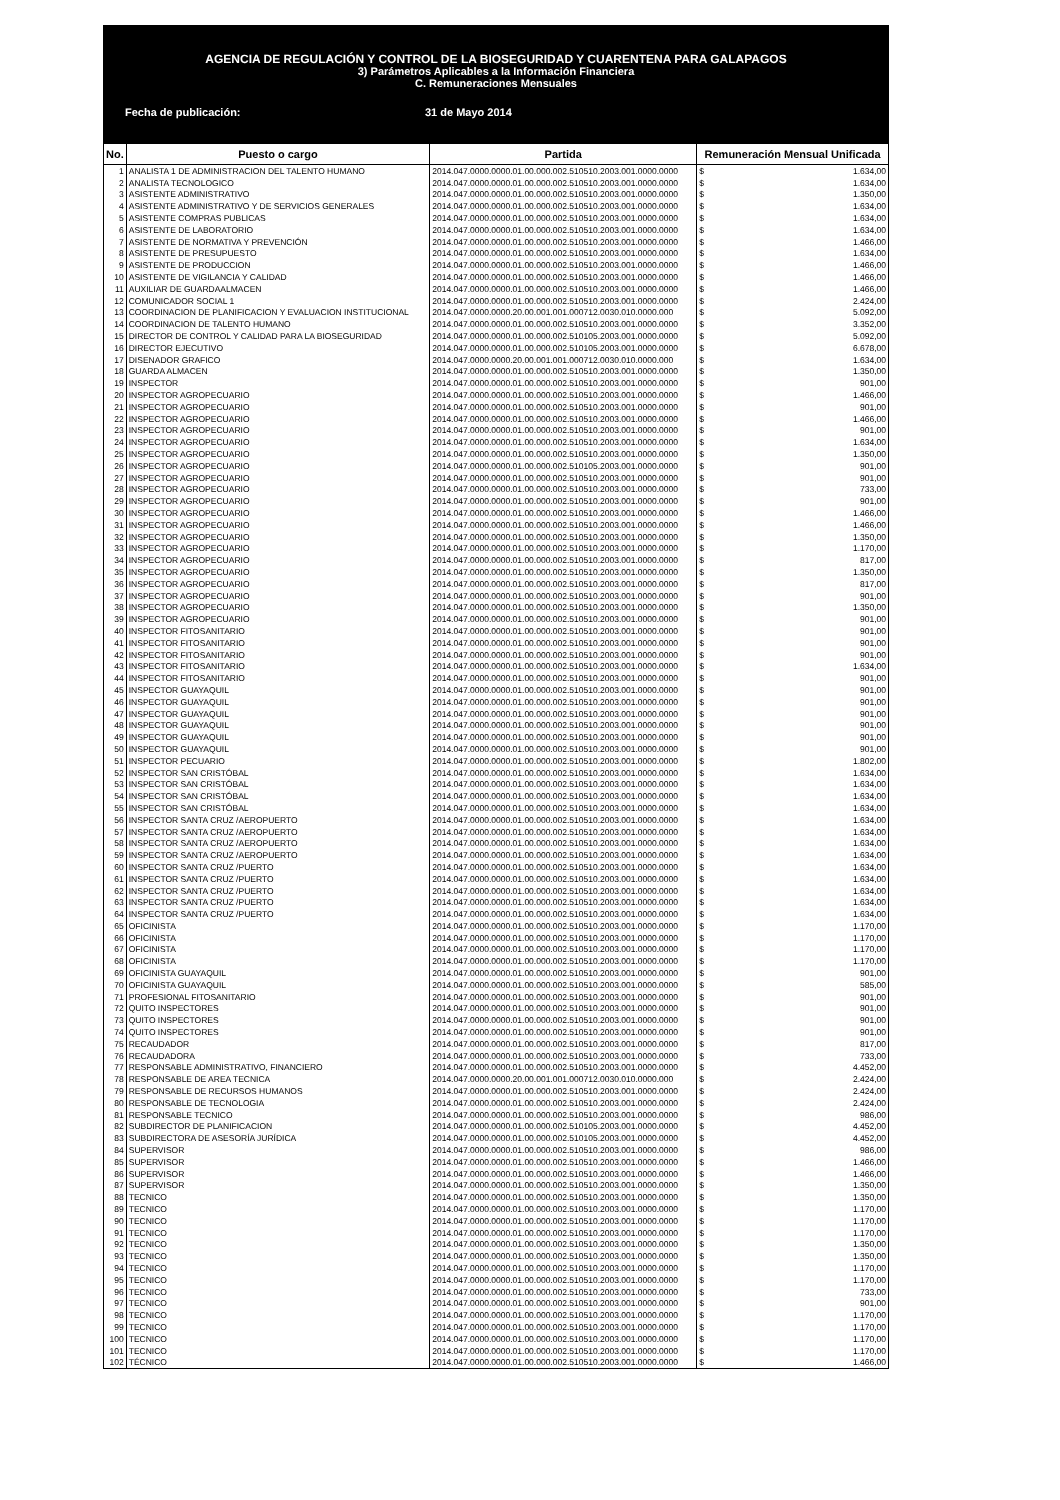AGENCIA DE REGULACIÓN Y CONTROL DE LA BIOSEGURIDAD Y CUARENTENA PARA GALAPAGOS
3) Parámetros Aplicables a la Información Financiera
C. Remuneraciones Mensuales
Fecha de publicación: 31 de Mayo 2014
| No. | Puesto o cargo | Partida | Remuneración Mensual Unificada | |
| --- | --- | --- | --- | --- |
| 1 | ANALISTA 1 DE ADMINISTRACION DEL TALENTO HUMANO | 2014.047.0000.0000.01.00.000.002.510510.2003.001.0000.0000 | $ | 1.634,00 |
| 2 | ANALISTA TECNOLOGICO | 2014.047.0000.0000.01.00.000.002.510510.2003.001.0000.0000 | $ | 1.634,00 |
| 3 | ASISTENTE ADMINISTRATIVO | 2014.047.0000.0000.01.00.000.002.510510.2003.001.0000.0000 | $ | 1.350,00 |
| 4 | ASISTENTE ADMINISTRATIVO Y DE SERVICIOS GENERALES | 2014.047.0000.0000.01.00.000.002.510510.2003.001.0000.0000 | $ | 1.634,00 |
| 5 | ASISTENTE COMPRAS PUBLICAS | 2014.047.0000.0000.01.00.000.002.510510.2003.001.0000.0000 | $ | 1.634,00 |
| 6 | ASISTENTE DE LABORATORIO | 2014.047.0000.0000.01.00.000.002.510510.2003.001.0000.0000 | $ | 1.634,00 |
| 7 | ASISTENTE DE NORMATIVA Y PREVENCIÓN | 2014.047.0000.0000.01.00.000.002.510510.2003.001.0000.0000 | $ | 1.466,00 |
| 8 | ASISTENTE DE PRESUPUESTO | 2014.047.0000.0000.01.00.000.002.510510.2003.001.0000.0000 | $ | 1.634,00 |
| 9 | ASISTENTE DE PRODUCCION | 2014.047.0000.0000.01.00.000.002.510510.2003.001.0000.0000 | $ | 1.466,00 |
| 10 | ASISTENTE DE VIGILANCIA Y CALIDAD | 2014.047.0000.0000.01.00.000.002.510510.2003.001.0000.0000 | $ | 1.466,00 |
| 11 | AUXILIAR DE GUARDAALMACEN | 2014.047.0000.0000.01.00.000.002.510510.2003.001.0000.0000 | $ | 1.466,00 |
| 12 | COMUNICADOR SOCIAL 1 | 2014.047.0000.0000.01.00.000.002.510510.2003.001.0000.0000 | $ | 2.424,00 |
| 13 | COORDINACION DE PLANIFICACION Y EVALUACION INSTITUCIONAL | 2014.047.0000.0000.20.00.001.001.000712.0030.010.0000.000 | $ | 5.092,00 |
| 14 | COORDINACION DE TALENTO HUMANO | 2014.047.0000.0000.01.00.000.002.510510.2003.001.0000.0000 | $ | 3.352,00 |
| 15 | DIRECTOR DE CONTROL Y CALIDAD PARA LA BIOSEGURIDAD | 2014.047.0000.0000.01.00.000.002.510105.2003.001.0000.0000 | $ | 5.092,00 |
| 16 | DIRECTOR EJECUTIVO | 2014.047.0000.0000.01.00.000.002.510105.2003.001.0000.0000 | $ | 6.678,00 |
| 17 | DISENADOR GRAFICO | 2014.047.0000.0000.20.00.001.001.000712.0030.010.0000.000 | $ | 1.634,00 |
| 18 | GUARDA ALMACEN | 2014.047.0000.0000.01.00.000.002.510510.2003.001.0000.0000 | $ | 1.350,00 |
| 19 | INSPECTOR | 2014.047.0000.0000.01.00.000.002.510510.2003.001.0000.0000 | $ | 901,00 |
| 20 | INSPECTOR AGROPECUARIO | 2014.047.0000.0000.01.00.000.002.510510.2003.001.0000.0000 | $ | 1.466,00 |
| 21 | INSPECTOR AGROPECUARIO | 2014.047.0000.0000.01.00.000.002.510510.2003.001.0000.0000 | $ | 901,00 |
| 22 | INSPECTOR AGROPECUARIO | 2014.047.0000.0000.01.00.000.002.510510.2003.001.0000.0000 | $ | 1.466,00 |
| 23 | INSPECTOR AGROPECUARIO | 2014.047.0000.0000.01.00.000.002.510510.2003.001.0000.0000 | $ | 901,00 |
| 24 | INSPECTOR AGROPECUARIO | 2014.047.0000.0000.01.00.000.002.510510.2003.001.0000.0000 | $ | 1.634,00 |
| 25 | INSPECTOR AGROPECUARIO | 2014.047.0000.0000.01.00.000.002.510510.2003.001.0000.0000 | $ | 1.350,00 |
| 26 | INSPECTOR AGROPECUARIO | 2014.047.0000.0000.01.00.000.002.510105.2003.001.0000.0000 | $ | 901,00 |
| 27 | INSPECTOR AGROPECUARIO | 2014.047.0000.0000.01.00.000.002.510510.2003.001.0000.0000 | $ | 901,00 |
| 28 | INSPECTOR AGROPECUARIO | 2014.047.0000.0000.01.00.000.002.510510.2003.001.0000.0000 | $ | 733,00 |
| 29 | INSPECTOR AGROPECUARIO | 2014.047.0000.0000.01.00.000.002.510510.2003.001.0000.0000 | $ | 901,00 |
| 30 | INSPECTOR AGROPECUARIO | 2014.047.0000.0000.01.00.000.002.510510.2003.001.0000.0000 | $ | 1.466,00 |
| 31 | INSPECTOR AGROPECUARIO | 2014.047.0000.0000.01.00.000.002.510510.2003.001.0000.0000 | $ | 1.466,00 |
| 32 | INSPECTOR AGROPECUARIO | 2014.047.0000.0000.01.00.000.002.510510.2003.001.0000.0000 | $ | 1.350,00 |
| 33 | INSPECTOR AGROPECUARIO | 2014.047.0000.0000.01.00.000.002.510510.2003.001.0000.0000 | $ | 1.170,00 |
| 34 | INSPECTOR AGROPECUARIO | 2014.047.0000.0000.01.00.000.002.510510.2003.001.0000.0000 | $ | 817,00 |
| 35 | INSPECTOR AGROPECUARIO | 2014.047.0000.0000.01.00.000.002.510510.2003.001.0000.0000 | $ | 1.350,00 |
| 36 | INSPECTOR AGROPECUARIO | 2014.047.0000.0000.01.00.000.002.510510.2003.001.0000.0000 | $ | 817,00 |
| 37 | INSPECTOR AGROPECUARIO | 2014.047.0000.0000.01.00.000.002.510510.2003.001.0000.0000 | $ | 901,00 |
| 38 | INSPECTOR AGROPECUARIO | 2014.047.0000.0000.01.00.000.002.510510.2003.001.0000.0000 | $ | 1.350,00 |
| 39 | INSPECTOR AGROPECUARIO | 2014.047.0000.0000.01.00.000.002.510510.2003.001.0000.0000 | $ | 901,00 |
| 40 | INSPECTOR FITOSANITARIO | 2014.047.0000.0000.01.00.000.002.510510.2003.001.0000.0000 | $ | 901,00 |
| 41 | INSPECTOR FITOSANITARIO | 2014.047.0000.0000.01.00.000.002.510510.2003.001.0000.0000 | $ | 901,00 |
| 42 | INSPECTOR FITOSANITARIO | 2014.047.0000.0000.01.00.000.002.510510.2003.001.0000.0000 | $ | 901,00 |
| 43 | INSPECTOR FITOSANITARIO | 2014.047.0000.0000.01.00.000.002.510510.2003.001.0000.0000 | $ | 1.634,00 |
| 44 | INSPECTOR FITOSANITARIO | 2014.047.0000.0000.01.00.000.002.510510.2003.001.0000.0000 | $ | 901,00 |
| 45 | INSPECTOR GUAYAQUIL | 2014.047.0000.0000.01.00.000.002.510510.2003.001.0000.0000 | $ | 901,00 |
| 46 | INSPECTOR GUAYAQUIL | 2014.047.0000.0000.01.00.000.002.510510.2003.001.0000.0000 | $ | 901,00 |
| 47 | INSPECTOR GUAYAQUIL | 2014.047.0000.0000.01.00.000.002.510510.2003.001.0000.0000 | $ | 901,00 |
| 48 | INSPECTOR GUAYAQUIL | 2014.047.0000.0000.01.00.000.002.510510.2003.001.0000.0000 | $ | 901,00 |
| 49 | INSPECTOR GUAYAQUIL | 2014.047.0000.0000.01.00.000.002.510510.2003.001.0000.0000 | $ | 901,00 |
| 50 | INSPECTOR GUAYAQUIL | 2014.047.0000.0000.01.00.000.002.510510.2003.001.0000.0000 | $ | 901,00 |
| 51 | INSPECTOR PECUARIO | 2014.047.0000.0000.01.00.000.002.510510.2003.001.0000.0000 | $ | 1.802,00 |
| 52 | INSPECTOR SAN CRISTÓBAL | 2014.047.0000.0000.01.00.000.002.510510.2003.001.0000.0000 | $ | 1.634,00 |
| 53 | INSPECTOR SAN CRISTÓBAL | 2014.047.0000.0000.01.00.000.002.510510.2003.001.0000.0000 | $ | 1.634,00 |
| 54 | INSPECTOR SAN CRISTÓBAL | 2014.047.0000.0000.01.00.000.002.510510.2003.001.0000.0000 | $ | 1.634,00 |
| 55 | INSPECTOR SAN CRISTÓBAL | 2014.047.0000.0000.01.00.000.002.510510.2003.001.0000.0000 | $ | 1.634,00 |
| 56 | INSPECTOR SANTA CRUZ /AEROPUERTO | 2014.047.0000.0000.01.00.000.002.510510.2003.001.0000.0000 | $ | 1.634,00 |
| 57 | INSPECTOR SANTA CRUZ /AEROPUERTO | 2014.047.0000.0000.01.00.000.002.510510.2003.001.0000.0000 | $ | 1.634,00 |
| 58 | INSPECTOR SANTA CRUZ /AEROPUERTO | 2014.047.0000.0000.01.00.000.002.510510.2003.001.0000.0000 | $ | 1.634,00 |
| 59 | INSPECTOR SANTA CRUZ /AEROPUERTO | 2014.047.0000.0000.01.00.000.002.510510.2003.001.0000.0000 | $ | 1.634,00 |
| 60 | INSPECTOR SANTA CRUZ /PUERTO | 2014.047.0000.0000.01.00.000.002.510510.2003.001.0000.0000 | $ | 1.634,00 |
| 61 | INSPECTOR SANTA CRUZ /PUERTO | 2014.047.0000.0000.01.00.000.002.510510.2003.001.0000.0000 | $ | 1.634,00 |
| 62 | INSPECTOR SANTA CRUZ /PUERTO | 2014.047.0000.0000.01.00.000.002.510510.2003.001.0000.0000 | $ | 1.634,00 |
| 63 | INSPECTOR SANTA CRUZ /PUERTO | 2014.047.0000.0000.01.00.000.002.510510.2003.001.0000.0000 | $ | 1.634,00 |
| 64 | INSPECTOR SANTA CRUZ /PUERTO | 2014.047.0000.0000.01.00.000.002.510510.2003.001.0000.0000 | $ | 1.634,00 |
| 65 | OFICINISTA | 2014.047.0000.0000.01.00.000.002.510510.2003.001.0000.0000 | $ | 1.170,00 |
| 66 | OFICINISTA | 2014.047.0000.0000.01.00.000.002.510510.2003.001.0000.0000 | $ | 1.170,00 |
| 67 | OFICINISTA | 2014.047.0000.0000.01.00.000.002.510510.2003.001.0000.0000 | $ | 1.170,00 |
| 68 | OFICINISTA | 2014.047.0000.0000.01.00.000.002.510510.2003.001.0000.0000 | $ | 1.170,00 |
| 69 | OFICINISTA GUAYAQUIL | 2014.047.0000.0000.01.00.000.002.510510.2003.001.0000.0000 | $ | 901,00 |
| 70 | OFICINISTA GUAYAQUIL | 2014.047.0000.0000.01.00.000.002.510510.2003.001.0000.0000 | $ | 585,00 |
| 71 | PROFESIONAL FITOSANITARIO | 2014.047.0000.0000.01.00.000.002.510510.2003.001.0000.0000 | $ | 901,00 |
| 72 | QUITO INSPECTORES | 2014.047.0000.0000.01.00.000.002.510510.2003.001.0000.0000 | $ | 901,00 |
| 73 | QUITO INSPECTORES | 2014.047.0000.0000.01.00.000.002.510510.2003.001.0000.0000 | $ | 901,00 |
| 74 | QUITO INSPECTORES | 2014.047.0000.0000.01.00.000.002.510510.2003.001.0000.0000 | $ | 901,00 |
| 75 | RECAUDADOR | 2014.047.0000.0000.01.00.000.002.510510.2003.001.0000.0000 | $ | 817,00 |
| 76 | RECAUDADORA | 2014.047.0000.0000.01.00.000.002.510510.2003.001.0000.0000 | $ | 733,00 |
| 77 | RESPONSABLE ADMINISTRATIVO, FINANCIERO | 2014.047.0000.0000.01.00.000.002.510510.2003.001.0000.0000 | $ | 4.452,00 |
| 78 | RESPONSABLE DE AREA TECNICA | 2014.047.0000.0000.20.00.001.001.000712.0030.010.0000.000 | $ | 2.424,00 |
| 79 | RESPONSABLE DE RECURSOS HUMANOS | 2014.047.0000.0000.01.00.000.002.510510.2003.001.0000.0000 | $ | 2.424,00 |
| 80 | RESPONSABLE DE TECNOLOGIA | 2014.047.0000.0000.01.00.000.002.510510.2003.001.0000.0000 | $ | 2.424,00 |
| 81 | RESPONSABLE TECNICO | 2014.047.0000.0000.01.00.000.002.510510.2003.001.0000.0000 | $ | 986,00 |
| 82 | SUBDIRECTOR DE PLANIFICACION | 2014.047.0000.0000.01.00.000.002.510105.2003.001.0000.0000 | $ | 4.452,00 |
| 83 | SUBDIRECTORA DE ASESORÍA JURÍDICA | 2014.047.0000.0000.01.00.000.002.510105.2003.001.0000.0000 | $ | 4.452,00 |
| 84 | SUPERVISOR | 2014.047.0000.0000.01.00.000.002.510510.2003.001.0000.0000 | $ | 986,00 |
| 85 | SUPERVISOR | 2014.047.0000.0000.01.00.000.002.510510.2003.001.0000.0000 | $ | 1.466,00 |
| 86 | SUPERVISOR | 2014.047.0000.0000.01.00.000.002.510510.2003.001.0000.0000 | $ | 1.466,00 |
| 87 | SUPERVISOR | 2014.047.0000.0000.01.00.000.002.510510.2003.001.0000.0000 | $ | 1.350,00 |
| 88 | TECNICO | 2014.047.0000.0000.01.00.000.002.510510.2003.001.0000.0000 | $ | 1.350,00 |
| 89 | TECNICO | 2014.047.0000.0000.01.00.000.002.510510.2003.001.0000.0000 | $ | 1.170,00 |
| 90 | TECNICO | 2014.047.0000.0000.01.00.000.002.510510.2003.001.0000.0000 | $ | 1.170,00 |
| 91 | TECNICO | 2014.047.0000.0000.01.00.000.002.510510.2003.001.0000.0000 | $ | 1.170,00 |
| 92 | TECNICO | 2014.047.0000.0000.01.00.000.002.510510.2003.001.0000.0000 | $ | 1.350,00 |
| 93 | TECNICO | 2014.047.0000.0000.01.00.000.002.510510.2003.001.0000.0000 | $ | 1.350,00 |
| 94 | TECNICO | 2014.047.0000.0000.01.00.000.002.510510.2003.001.0000.0000 | $ | 1.170,00 |
| 95 | TECNICO | 2014.047.0000.0000.01.00.000.002.510510.2003.001.0000.0000 | $ | 1.170,00 |
| 96 | TECNICO | 2014.047.0000.0000.01.00.000.002.510510.2003.001.0000.0000 | $ | 733,00 |
| 97 | TECNICO | 2014.047.0000.0000.01.00.000.002.510510.2003.001.0000.0000 | $ | 901,00 |
| 98 | TECNICO | 2014.047.0000.0000.01.00.000.002.510510.2003.001.0000.0000 | $ | 1.170,00 |
| 99 | TECNICO | 2014.047.0000.0000.01.00.000.002.510510.2003.001.0000.0000 | $ | 1.170,00 |
| 100 | TECNICO | 2014.047.0000.0000.01.00.000.002.510510.2003.001.0000.0000 | $ | 1.170,00 |
| 101 | TECNICO | 2014.047.0000.0000.01.00.000.002.510510.2003.001.0000.0000 | $ | 1.170,00 |
| 102 | TÉCNICO | 2014.047.0000.0000.01.00.000.002.510510.2003.001.0000.0000 | $ | 1.466,00 |